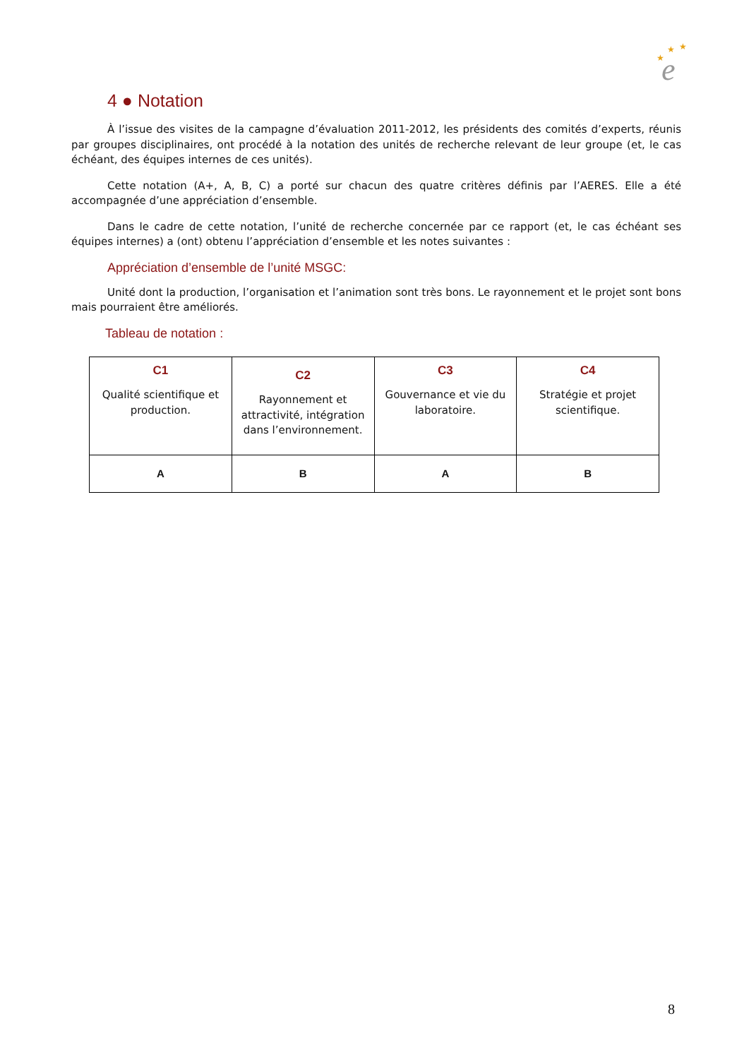★
★
★
e
4 ● Notation
À l’issue des visites de la campagne d’évaluation 2011-2012, les présidents des comités d’experts, réunis par groupes disciplinaires, ont procédé à la notation des unités de recherche relevant de leur groupe (et, le cas échéant, des équipes internes de ces unités).
Cette notation (A+, A, B, C) a porté sur chacun des quatre critères définis par l’AERES. Elle a été accompagnée d’une appréciation d’ensemble.
Dans le cadre de cette notation, l’unité de recherche concernée par ce rapport (et, le cas échéant ses équipes internes) a (ont) obtenu l’appréciation d’ensemble et les notes suivantes :
Appréciation d’ensemble de l’unité MSGC:
Unité dont la production, l’organisation et l’animation sont très bons. Le rayonnement et le projet sont bons mais pourraient être améliorés.
Tableau de notation :
| C1 Qualité scientifique et production. | C2 Rayonnement et attractivité, intégration dans l’environnement. | C3 Gouvernance et vie du laboratoire. | C4 Stratégie et projet scientifique. |
| --- | --- | --- | --- |
| A | B | A | B |
8